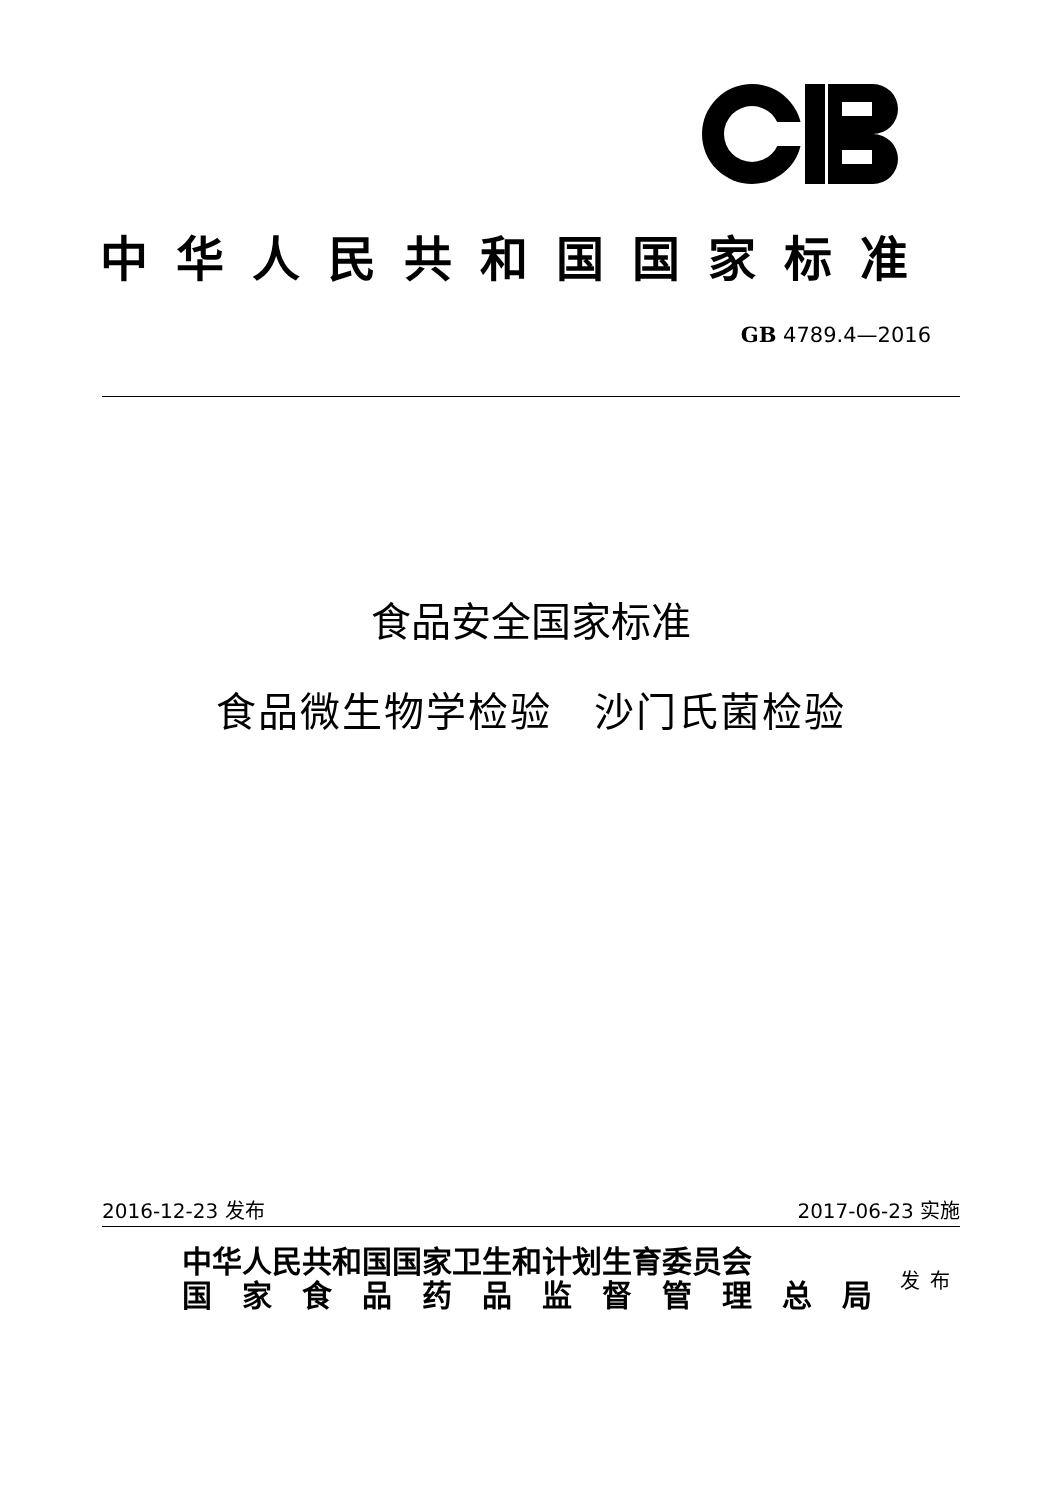中华人民共和国国家标准
GB 4789.4—2016
食品安全国家标准
食品微生物学检验　沙门氏菌检验
2016-12-23 发布 2017-06-23 实施
中华人民共和国国家卫生和计划生育委员会
国　家　食　品　药　品　监　督　管　理　总　局
发布